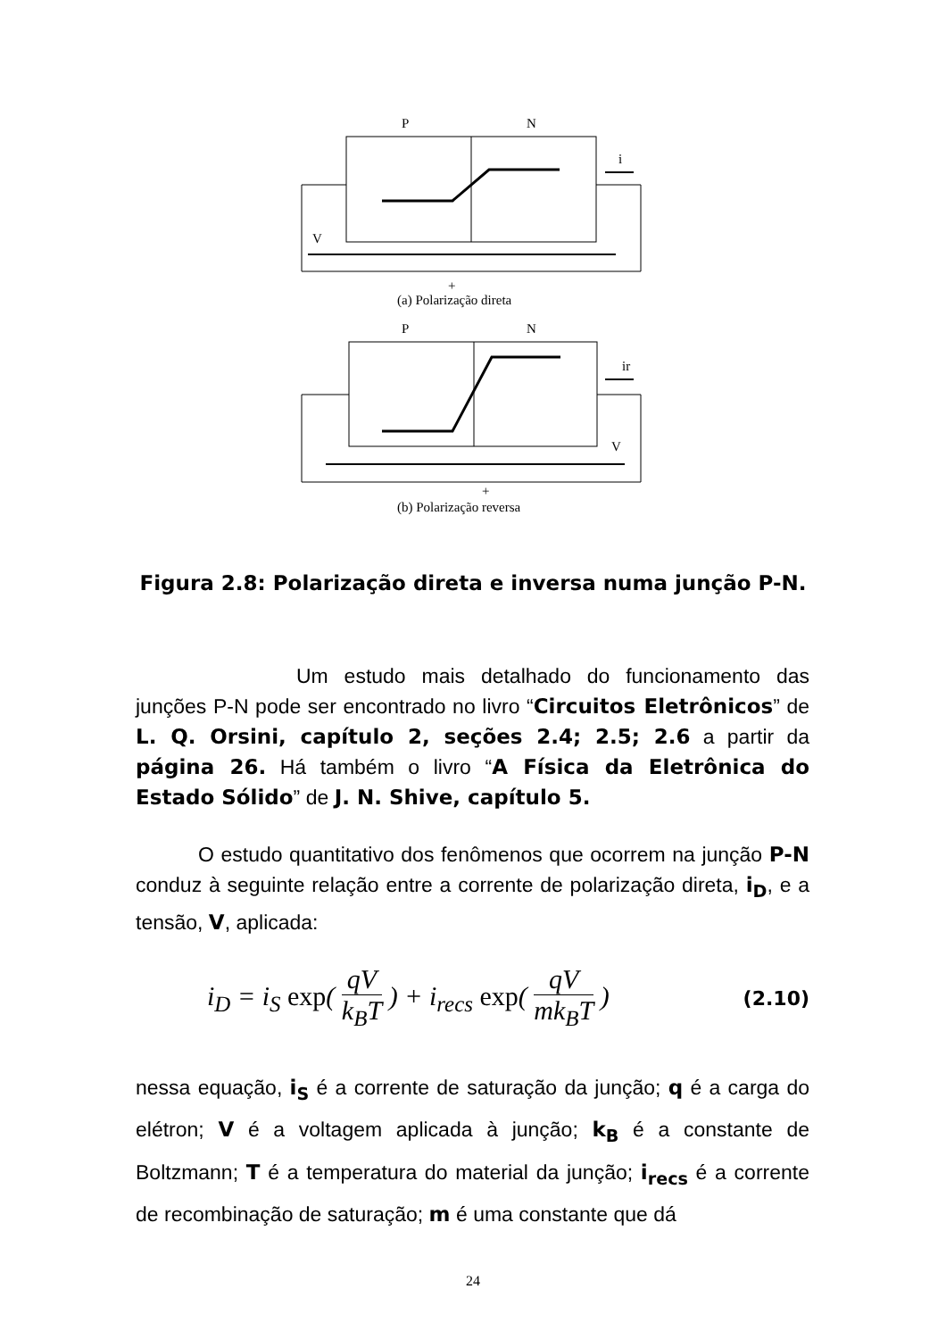P
N
i
V
+
(a) Polarização direta
P
N
ir
V
+
(b) Polarização reversa
Figura 2.8: Polarização direta e inversa numa junção P-N.
Um estudo mais detalhado do funcionamento das junções P-N pode ser encontrado no livro “Circuitos Eletrônicos” de L. Q. Orsini, capítulo 2, seções 2.4; 2.5; 2.6 a partir da página 26. Há também o livro “A Física da Eletrônica do Estado Sólido” de J. N. Shive, capítulo 5.
O estudo quantitativo dos fenômenos que ocorrem na junção P-N conduz à seguinte relação entre a corrente de polarização direta, i<sub>D</sub>, e a tensão, V, aplicada:
i<sub>D</sub> = i<sub>S</sub> exp( qV k<sub>B</sub>T ) + i<sub>recs</sub> exp( qV mk<sub>B</sub>T )
(2.10)
nessa equação, i<sub>S</sub> é a corrente de saturação da junção; q é a carga do elétron; V é a voltagem aplicada à junção; k<sub>B</sub> é a constante de Boltzmann; T é a temperatura do material da junção; i<sub>recs</sub> é a corrente de recombinação de saturação; m é uma constante que dá
24